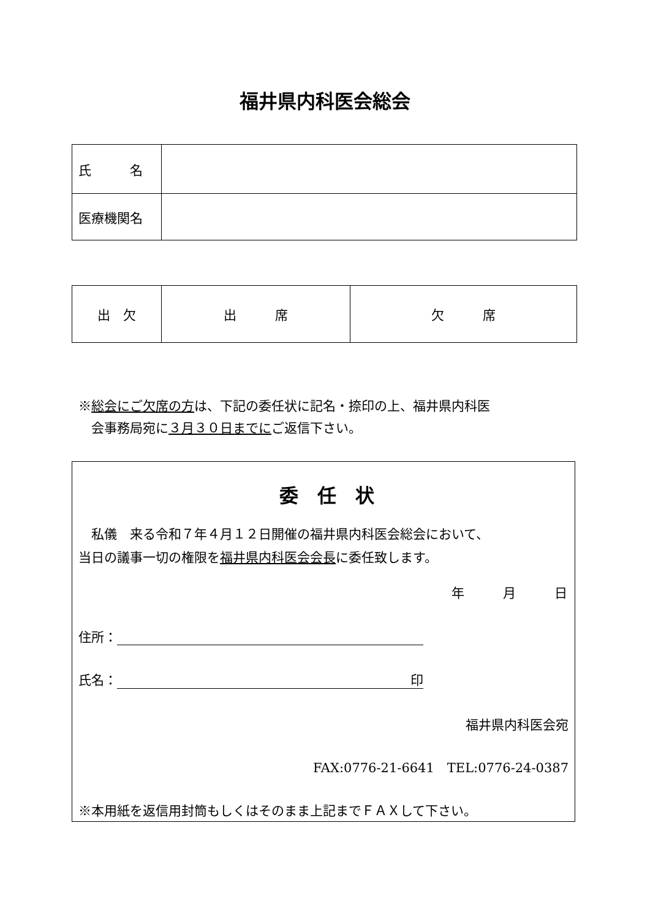福井県内科医会総会
| 氏 名 | |
| 医療機関名 | |
| 出 欠 | 出 席 | 欠 席 |
※総会にご欠席の方は、下記の委任状に記名・捺印の上、福井県内科医
　会事務局宛に３月３０日までにご返信下さい。
委　任　状
　私儀　来る令和７年４月１２日開催の福井県内科医会総会において、
当日の議事一切の権限を福井県内科医会会長に委任致します。
年　　　月　　　日
住所：
氏名： 印
福井県内科医会宛
FAX:0776-21-6641　TEL:0776-24-0387
※本用紙を返信用封筒もしくはそのまま上記までＦＡＸして下さい。